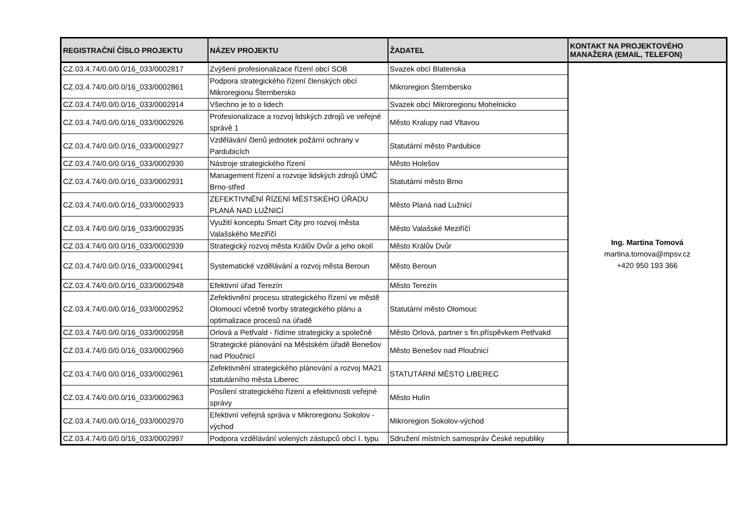| REGISTRAČNÍ ČÍSLO PROJEKTU | NÁZEV PROJEKTU | ŽADATEL | KONTAKT NA PROJEKTOVÉHO MANAŽERA (EMAIL, TELEFON) |
| --- | --- | --- | --- |
| CZ.03.4.74/0.0/0.0/16_033/0002817 | Zvýšení profesionalizace řízení obcí SOB | Svazek obcí Blatenska | Ing. Martina Tomová martina.tomova@mpsv.cz +420 950 193 366 |
| CZ.03.4.74/0.0/0.0/16_033/0002861 | Podpora strategického řízení členských obcí Mikroregionu Šternbersko | Mikroregion Šternbersko | |
| CZ.03.4.74/0.0/0.0/16_033/0002914 | Všechno je to o lidech | Svazek obcí Mikroregionu Mohelnicko | |
| CZ.03.4.74/0.0/0.0/16_033/0002926 | Profesionalizace a rozvoj lidských zdrojů ve veřejné správě 1 | Město Kralupy nad Vltavou | |
| CZ.03.4.74/0.0/0.0/16_033/0002927 | Vzdělávání členů jednotek požární ochrany v Pardubicích | Statutární město Pardubice | |
| CZ.03.4.74/0.0/0.0/16_033/0002930 | Nástroje strategického řízení | Město Holešov | |
| CZ.03.4.74/0.0/0.0/16_033/0002931 | Management řízení a rozvoje lidských zdrojů ÚMČ Brno-střed | Statutární město Brno | |
| CZ.03.4.74/0.0/0.0/16_033/0002933 | ZEFEKTIVNĚNÍ ŘÍZENÍ MĚSTSKÉHO ÚŘADU PLANÁ NAD LUŽNICÍ | Město Planá nad Lužnicí | |
| CZ.03.4.74/0.0/0.0/16_033/0002935 | Využití konceptu Smart City pro rozvoj města Valašského Meziříčí | Město Valašské Meziříčí | |
| CZ.03.4.74/0.0/0.0/16_033/0002939 | Strategický rozvoj města Králův Dvůr a jeho okolí | Město Králův Dvůr | |
| CZ.03.4.74/0.0/0.0/16_033/0002941 | Systematické vzdělávání a rozvoj města Beroun | Město Beroun | |
| CZ.03.4.74/0.0/0.0/16_033/0002948 | Efektivní úřad Terezín | Město Terezín | |
| CZ.03.4.74/0.0/0.0/16_033/0002952 | Zefektivnění procesu strategického řízení ve městě Olomouci včetně tvorby strategického plánu a optimalizace procesů na úřadě | Statutární město Olomouc | |
| CZ.03.4.74/0.0/0.0/16_033/0002958 | Orlová a Petřvald - řídíme strategicky a společně | Město Orlová, partner s fin.příspěvkem Petřvakd | |
| CZ.03.4.74/0.0/0.0/16_033/0002960 | Strategické plánování na Městském úřadě Benešov nad Ploučnicí | Město Benešov nad Ploučnicí | |
| CZ.03.4.74/0.0/0.0/16_033/0002961 | Zefektivnění strategického plánování a rozvoj MA21 statutárního města Liberec | STATUTÁRNÍ MĚSTO LIBEREC | |
| CZ.03.4.74/0.0/0.0/16_033/0002963 | Posílení strategického řízení a efektivnosti veřejné správy | Město Hulín | |
| CZ.03.4.74/0.0/0.0/16_033/0002970 | Efektivní veřejná správa v Mikroregionu Sokolov - východ | Mikroregion Sokolov-východ | |
| CZ.03.4.74/0.0/0.0/16_033/0002997 | Podpora vzdělávání volených zástupců obcí I. typu | Sdružení místních samospráv České republiky | |